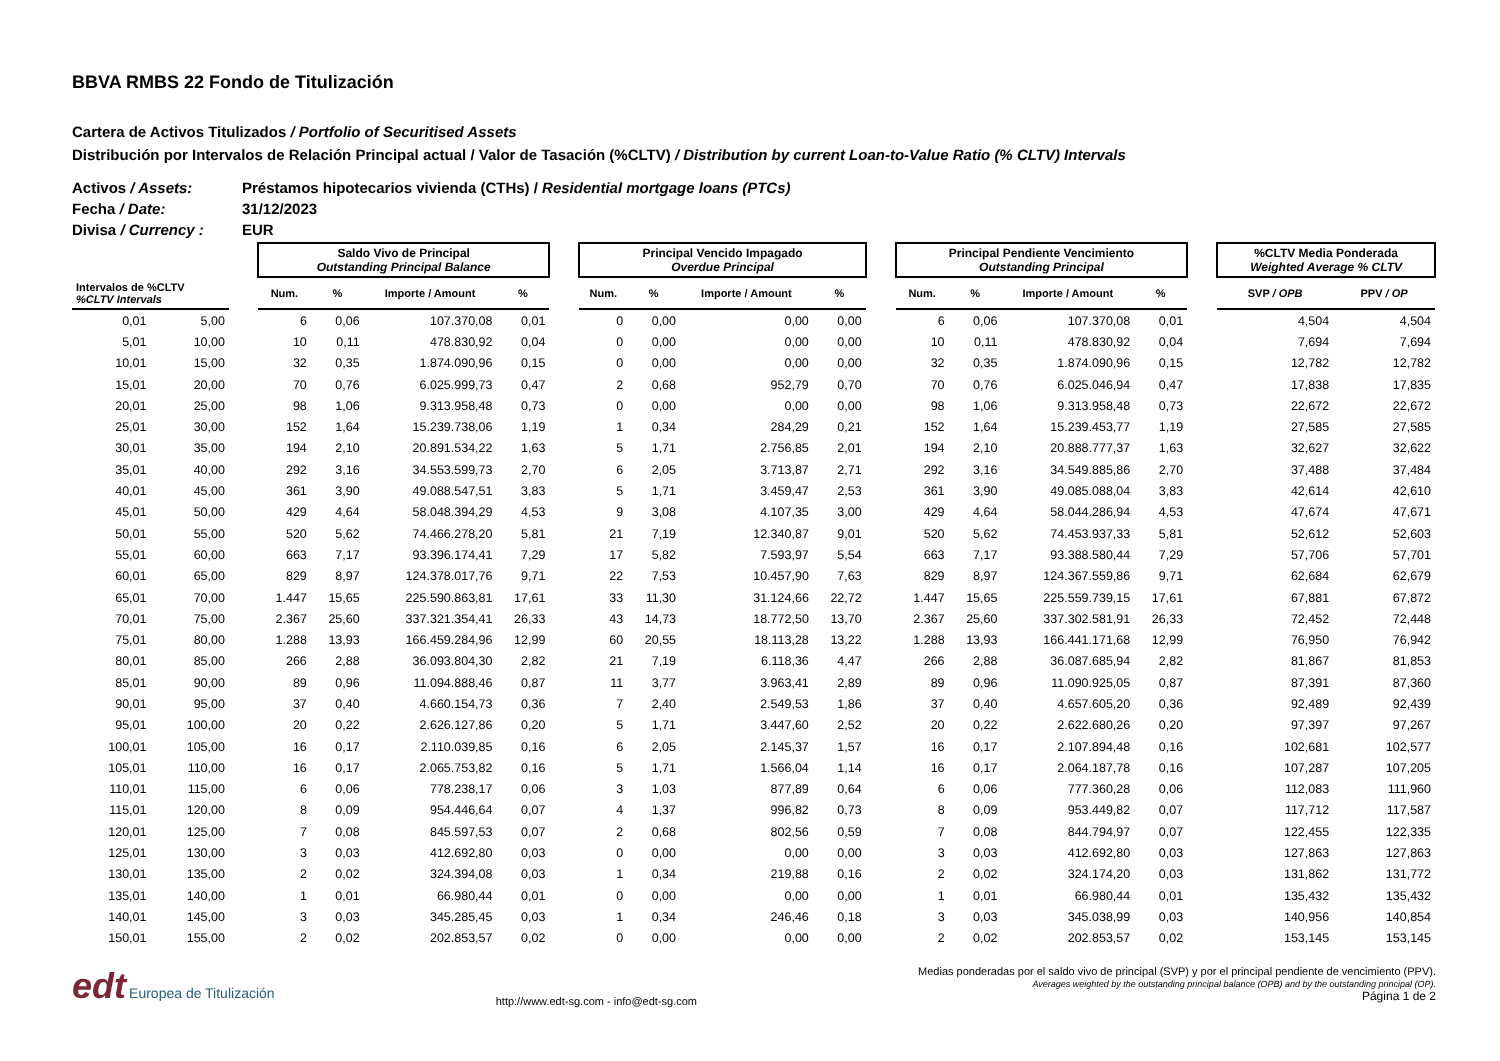BBVA RMBS 22 Fondo de Titulización
Cartera de Activos Titulizados / Portfolio of Securitised Assets
Distribución por Intervalos de Relación Principal actual / Valor de Tasación (%CLTV) / Distribution by current Loan-to-Value Ratio (% CLTV) Intervals
Activos / Assets: Préstamos hipotecarios vivienda (CTHs) / Residential mortgage loans (PTCs)
Fecha / Date: 31/12/2023
Divisa / Currency : EUR
| | | | Saldo Vivo de Principal Outstanding Principal Balance | | | | | Principal Vencido Impagado Overdue Principal | | | | | Principal Pendiente Vencimiento Outstanding Principal | | | | | %CLTV Media Ponderada Weighted Average % CLTV | |
| --- | --- | --- | --- | --- | --- | --- | --- | --- | --- | --- | --- | --- | --- | --- | --- | --- | --- | --- | --- |
| Intervalos de %CLTV %CLTV Intervals | | | Num. | % | Importe / Amount | % | | Num. | % | Importe / Amount | % | | Num. | % | Importe / Amount | % | | SVP / OPB | PPV / OP |
| 0,01 | 5,00 | | 6 | 0,06 | 107.370,08 | 0,01 | | 0 | 0,00 | 0,00 | 0,00 | | 6 | 0,06 | 107.370,08 | 0,01 | | 4,504 | 4,504 |
| 5,01 | 10,00 | | 10 | 0,11 | 478.830,92 | 0,04 | | 0 | 0,00 | 0,00 | 0,00 | | 10 | 0,11 | 478.830,92 | 0,04 | | 7,694 | 7,694 |
| 10,01 | 15,00 | | 32 | 0,35 | 1.874.090,96 | 0,15 | | 0 | 0,00 | 0,00 | 0,00 | | 32 | 0,35 | 1.874.090,96 | 0,15 | | 12,782 | 12,782 |
| 15,01 | 20,00 | | 70 | 0,76 | 6.025.999,73 | 0,47 | | 2 | 0,68 | 952,79 | 0,70 | | 70 | 0,76 | 6.025.046,94 | 0,47 | | 17,838 | 17,835 |
| 20,01 | 25,00 | | 98 | 1,06 | 9.313.958,48 | 0,73 | | 0 | 0,00 | 0,00 | 0,00 | | 98 | 1,06 | 9.313.958,48 | 0,73 | | 22,672 | 22,672 |
| 25,01 | 30,00 | | 152 | 1,64 | 15.239.738,06 | 1,19 | | 1 | 0,34 | 284,29 | 0,21 | | 152 | 1,64 | 15.239.453,77 | 1,19 | | 27,585 | 27,585 |
| 30,01 | 35,00 | | 194 | 2,10 | 20.891.534,22 | 1,63 | | 5 | 1,71 | 2.756,85 | 2,01 | | 194 | 2,10 | 20.888.777,37 | 1,63 | | 32,627 | 32,622 |
| 35,01 | 40,00 | | 292 | 3,16 | 34.553.599,73 | 2,70 | | 6 | 2,05 | 3.713,87 | 2,71 | | 292 | 3,16 | 34.549.885,86 | 2,70 | | 37,488 | 37,484 |
| 40,01 | 45,00 | | 361 | 3,90 | 49.088.547,51 | 3,83 | | 5 | 1,71 | 3.459,47 | 2,53 | | 361 | 3,90 | 49.085.088,04 | 3,83 | | 42,614 | 42,610 |
| 45,01 | 50,00 | | 429 | 4,64 | 58.048.394,29 | 4,53 | | 9 | 3,08 | 4.107,35 | 3,00 | | 429 | 4,64 | 58.044.286,94 | 4,53 | | 47,674 | 47,671 |
| 50,01 | 55,00 | | 520 | 5,62 | 74.466.278,20 | 5,81 | | 21 | 7,19 | 12.340,87 | 9,01 | | 520 | 5,62 | 74.453.937,33 | 5,81 | | 52,612 | 52,603 |
| 55,01 | 60,00 | | 663 | 7,17 | 93.396.174,41 | 7,29 | | 17 | 5,82 | 7.593,97 | 5,54 | | 663 | 7,17 | 93.388.580,44 | 7,29 | | 57,706 | 57,701 |
| 60,01 | 65,00 | | 829 | 8,97 | 124.378.017,76 | 9,71 | | 22 | 7,53 | 10.457,90 | 7,63 | | 829 | 8,97 | 124.367.559,86 | 9,71 | | 62,684 | 62,679 |
| 65,01 | 70,00 | | 1.447 | 15,65 | 225.590.863,81 | 17,61 | | 33 | 11,30 | 31.124,66 | 22,72 | | 1.447 | 15,65 | 225.559.739,15 | 17,61 | | 67,881 | 67,872 |
| 70,01 | 75,00 | | 2.367 | 25,60 | 337.321.354,41 | 26,33 | | 43 | 14,73 | 18.772,50 | 13,70 | | 2.367 | 25,60 | 337.302.581,91 | 26,33 | | 72,452 | 72,448 |
| 75,01 | 80,00 | | 1.288 | 13,93 | 166.459.284,96 | 12,99 | | 60 | 20,55 | 18.113,28 | 13,22 | | 1.288 | 13,93 | 166.441.171,68 | 12,99 | | 76,950 | 76,942 |
| 80,01 | 85,00 | | 266 | 2,88 | 36.093.804,30 | 2,82 | | 21 | 7,19 | 6.118,36 | 4,47 | | 266 | 2,88 | 36.087.685,94 | 2,82 | | 81,867 | 81,853 |
| 85,01 | 90,00 | | 89 | 0,96 | 11.094.888,46 | 0,87 | | 11 | 3,77 | 3.963,41 | 2,89 | | 89 | 0,96 | 11.090.925,05 | 0,87 | | 87,391 | 87,360 |
| 90,01 | 95,00 | | 37 | 0,40 | 4.660.154,73 | 0,36 | | 7 | 2,40 | 2.549,53 | 1,86 | | 37 | 0,40 | 4.657.605,20 | 0,36 | | 92,489 | 92,439 |
| 95,01 | 100,00 | | 20 | 0,22 | 2.626.127,86 | 0,20 | | 5 | 1,71 | 3.447,60 | 2,52 | | 20 | 0,22 | 2.622.680,26 | 0,20 | | 97,397 | 97,267 |
| 100,01 | 105,00 | | 16 | 0,17 | 2.110.039,85 | 0,16 | | 6 | 2,05 | 2.145,37 | 1,57 | | 16 | 0,17 | 2.107.894,48 | 0,16 | | 102,681 | 102,577 |
| 105,01 | 110,00 | | 16 | 0,17 | 2.065.753,82 | 0,16 | | 5 | 1,71 | 1.566,04 | 1,14 | | 16 | 0,17 | 2.064.187,78 | 0,16 | | 107,287 | 107,205 |
| 110,01 | 115,00 | | 6 | 0,06 | 778.238,17 | 0,06 | | 3 | 1,03 | 877,89 | 0,64 | | 6 | 0,06 | 777.360,28 | 0,06 | | 112,083 | 111,960 |
| 115,01 | 120,00 | | 8 | 0,09 | 954.446,64 | 0,07 | | 4 | 1,37 | 996,82 | 0,73 | | 8 | 0,09 | 953.449,82 | 0,07 | | 117,712 | 117,587 |
| 120,01 | 125,00 | | 7 | 0,08 | 845.597,53 | 0,07 | | 2 | 0,68 | 802,56 | 0,59 | | 7 | 0,08 | 844.794,97 | 0,07 | | 122,455 | 122,335 |
| 125,01 | 130,00 | | 3 | 0,03 | 412.692,80 | 0,03 | | 0 | 0,00 | 0,00 | 0,00 | | 3 | 0,03 | 412.692,80 | 0,03 | | 127,863 | 127,863 |
| 130,01 | 135,00 | | 2 | 0,02 | 324.394,08 | 0,03 | | 1 | 0,34 | 219,88 | 0,16 | | 2 | 0,02 | 324.174,20 | 0,03 | | 131,862 | 131,772 |
| 135,01 | 140,00 | | 1 | 0,01 | 66.980,44 | 0,01 | | 0 | 0,00 | 0,00 | 0,00 | | 1 | 0,01 | 66.980,44 | 0,01 | | 135,432 | 135,432 |
| 140,01 | 145,00 | | 3 | 0,03 | 345.285,45 | 0,03 | | 1 | 0,34 | 246,46 | 0,18 | | 3 | 0,03 | 345.038,99 | 0,03 | | 140,956 | 140,854 |
| 150,01 | 155,00 | | 2 | 0,02 | 202.853,57 | 0,02 | | 0 | 0,00 | 0,00 | 0,00 | | 2 | 0,02 | 202.853,57 | 0,02 | | 153,145 | 153,145 |
edt Europea de Titulización
http://www.edt-sg.com - info@edt-sg.com
Medias ponderadas por el saldo vivo de principal (SVP) y por el principal pendiente de vencimiento (PPV).
Averages weighted by the outstanding principal balance (OPB) and by the outstanding principal (OP).
Página 1 de 2